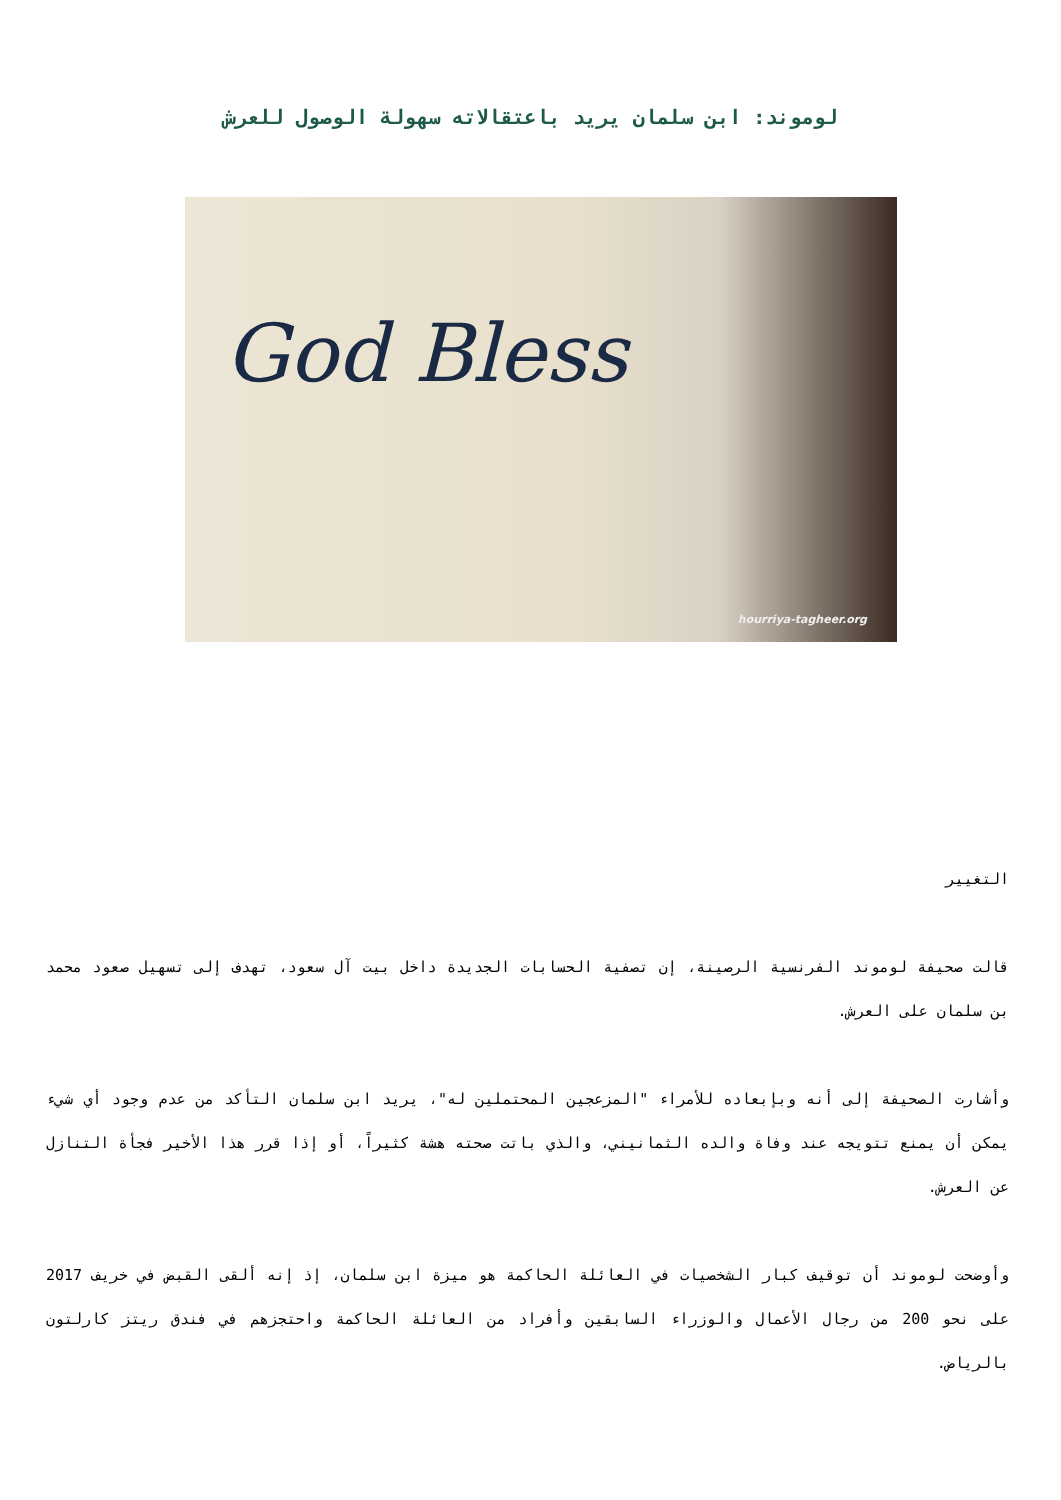لوموند: ابن سلمان يريد باعتقالاته سهولة الوصول للعرش
God Bless
hourriya-tagheer.org
التغيير
قالت صحيفة لوموند الفرنسية الرصينة، إن تصفية الحسابات الجديدة داخل بيت آل سعود، تهدف إلى تسهيل صعود محمد بن سلمان على العرش.
وأشارت الصحيفة إلى أنه وبإبعاده للأمراء "المزعجين المحتملين له"، يريد ابن سلمان التأكد من عدم وجود أي شيء يمكن أن يمنع تتويجه عند وفاة والده الثمانيني، والذي باتت صحته هشة كثيراً، أو إذا قرر هذا الأخير فجأة التنازل عن العرش.
وأوضحت لوموند أن توقيف كبار الشخصيات في العائلة الحاكمة هو ميزة ابن سلمان، إذ إنه ألقى القبض في خريف 2017 على نحو 200 من رجال الأعمال والوزراء السابقين وأفراد من العائلة الحاكمة واحتجزهم في فندق ريتز كارلتون بالرياض.